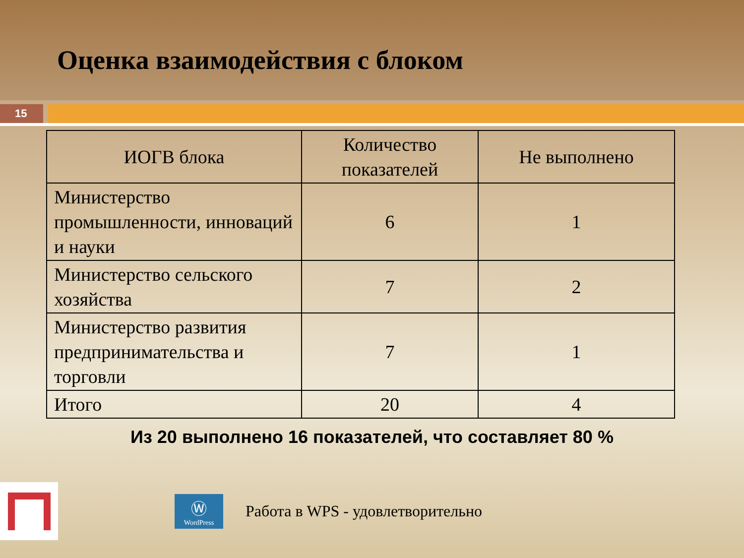Оценка взаимодействия с блоком
15
| ИОГВ блока | Количество показателей | Не выполнено |
| --- | --- | --- |
| Министерство промышленности, инноваций и науки | 6 | 1 |
| Министерство сельского хозяйства | 7 | 2 |
| Министерство развития предпринимательства и торговли | 7 | 1 |
| Итого | 20 | 4 |
Из 20 выполнено 16 показателей, что составляет 80 %
Ⓦ
WordPress
Работа в WPS - удовлетворительно